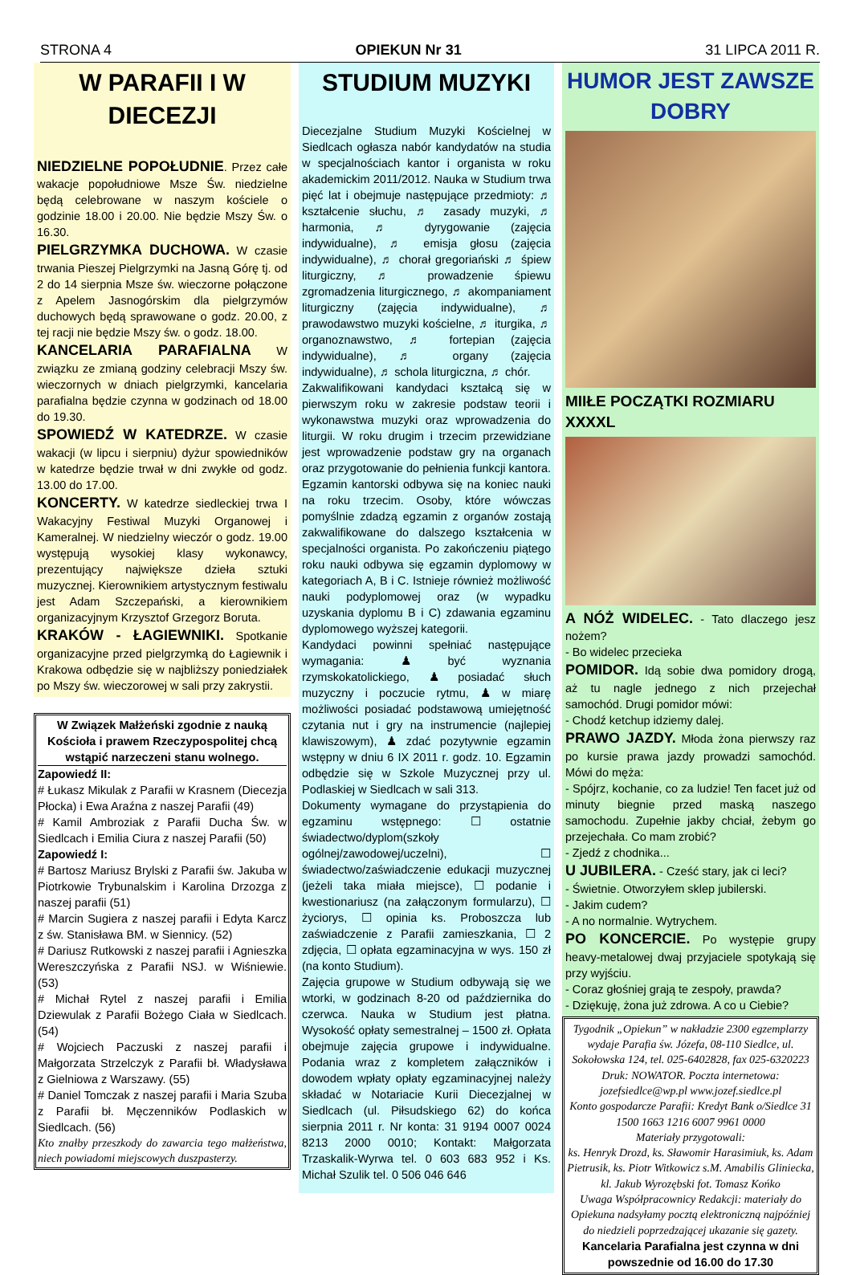STRONA 4 OPIEKUN Nr 31 31 LIPCA 2011 R.
W PARAFII I W DIECEZJI
NIEDZIELNE POPOŁUDNIE. Przez całe wakacje popołudniowe Msze Św. niedzielne będą celebrowane w naszym kościele o godzinie 18.00 i 20.00. Nie będzie Mszy Św. o 16.30.
PIELGRZYMKA DUCHOWA. W czasie trwania Pieszej Pielgrzymki na Jasną Górę tj. od 2 do 14 sierpnia Msze św. wieczorne połączone z Apelem Jasnogórskim dla pielgrzymów duchowych będą sprawowane o godz. 20.00, z tej racji nie będzie Mszy św. o godz. 18.00.
KANCELARIA PARAFIALNA W związku ze zmianą godziny celebracji Mszy św. wieczornych w dniach pielgrzymki, kancelaria parafialna będzie czynna w godzinach od 18.00 do 19.30.
SPOWIEDŹ W KATEDRZE. W czasie wakacji (w lipcu i sierpniu) dyżur spowiedników w katedrze będzie trwał w dni zwykłe od godz. 13.00 do 17.00.
KONCERTY. W katedrze siedleckiej trwa I Wakacyjny Festiwal Muzyki Organowej i Kameralnej. W niedzielny wieczór o godz. 19.00 występują wysokiej klasy wykonawcy, prezentujący największe dzieła sztuki muzycznej. Kierownikiem artystycznym festiwalu jest Adam Szczepański, a kierownikiem organizacyjnym Krzysztof Grzegorz Boruta.
KRAKÓW - ŁAGIEWNIKI. Spotkanie organizacyjne przed pielgrzymką do Łagiewnik i Krakowa odbędzie się w najbliższy poniedziałek po Mszy św. wieczorowej w sali przy zakrystii.
W Związek Małżeński zgodnie z nauką Kościoła i prawem Rzeczypospolitej chcą wstąpić narzeczeni stanu wolnego.
Zapowiedź II:
# Łukasz Mikulak z Parafii w Krasnem (Diecezja Płocka) i Ewa Araźna z naszej Parafii (49)
# Kamil Ambroziak z Parafii Ducha Św. w Siedlcach i Emilia Ciura z naszej Parafii (50)
Zapowiedź I:
# Bartosz Mariusz Brylski z Parafii św. Jakuba w Piotrkowie Trybunalskim i Karolina Drzozga z naszej parafii (51)
# Marcin Sugiera z naszej parafii i Edyta Karcz z św. Stanisława BM. w Siennicy. (52)
# Dariusz Rutkowski z naszej parafii i Agnieszka Wereszczyńska z Parafii NSJ. w Wiśniewie. (53)
# Michał Rytel z naszej parafii i Emilia Dziewulak z Parafii Bożego Ciała w Siedlcach. (54)
# Wojciech Paczuski z naszej parafii i Małgorzata Strzelczyk z Parafii bł. Władysława z Gielniowa z Warszawy. (55)
# Daniel Tomczak z naszej parafii i Maria Szuba z Parafii bł. Męczenników Podlaskich w Siedlcach. (56)
Kto znałby przeszkody do zawarcia tego małżeństwa, niech powiadomi miejscowych duszpasterzy.
STUDIUM MUZYKI
Diecezjalne Studium Muzyki Kościelnej w Siedlcach ogłasza nabór kandydatów na studia w specjalnościach kantor i organista w roku akademickim 2011/2012. Nauka w Studium trwa pięć lat i obejmuje następujące przedmioty: ♬ kształcenie słuchu, ♬ zasady muzyki, ♬ harmonia, ♬ dyrygowanie (zajęcia indywidualne), ♬ emisja głosu (zajęcia indywidualne), ♬ chorał gregoriański ♬ śpiew liturgiczny, ♬ prowadzenie śpiewu zgromadzenia liturgicznego, ♬ akompaniament liturgiczny (zajęcia indywidualne), ♬ prawodawstwo muzyki kościelne, ♬ iturgika, ♬ organoznawstwo, ♬ fortepian (zajęcia indywidualne), ♬ organy (zajęcia indywidualne), ♬ schola liturgiczna, ♬ chór.
Zakwalifikowani kandydaci kształcą się w pierwszym roku w zakresie podstaw teorii i wykonawstwa muzyki oraz wprowadzenia do liturgii. W roku drugim i trzecim przewidziane jest wprowadzenie podstaw gry na organach oraz przygotowanie do pełnienia funkcji kantora. Egzamin kantorski odbywa się na koniec nauki na roku trzecim. Osoby, które wówczas pomyślnie zdadzą egzamin z organów zostają zakwalifikowane do dalszego kształcenia w specjalności organista. Po zakończeniu piątego roku nauki odbywa się egzamin dyplomowy w kategoriach A, B i C. Istnieje również możliwość nauki podyplomowej oraz (w wypadku uzyskania dyplomu B i C) zdawania egzaminu dyplomowego wyższej kategorii.
Kandydaci powinni spełniać następujące wymagania: ♟ być wyznania rzymskokatolickiego, ♟ posiadać słuch muzyczny i poczucie rytmu, ♟ w miarę możliwości posiadać podstawową umiejętność czytania nut i gry na instrumencie (najlepiej klawiszowym), ♟ zdać pozytywnie egzamin wstępny w dniu 6 IX 2011 r. godz. 10. Egzamin odbędzie się w Szkole Muzycznej przy ul. Podlaskiej w Siedlcach w sali 313.
Dokumenty wymagane do przystąpienia do egzaminu wstępnego: ☐ ostatnie świadectwo/dyplom(szkoły ogólnej/zawodowej/uczelni), ☐ świadectwo/zaświadczenie edukacji muzycznej (jeżeli taka miała miejsce), ☐ podanie i kwestionariusz (na załączonym formularzu), ☐ życiorys, ☐ opinia ks. Proboszcza lub zaświadczenie z Parafii zamieszkania, ☐ 2 zdjęcia, ☐ opłata egzaminacyjna w wys. 150 zł (na konto Studium).
Zajęcia grupowe w Studium odbywają się we wtorki, w godzinach 8-20 od października do czerwca. Nauka w Studium jest płatna. Wysokość opłaty semestralnej – 1500 zł. Opłata obejmuje zajęcia grupowe i indywidualne. Podania wraz z kompletem załączników i dowodem wpłaty opłaty egzaminacyjnej należy składać w Notariacie Kurii Diecezjalnej w Siedlcach (ul. Piłsudskiego 62) do końca sierpnia 2011 r. Nr konta: 31 9194 0007 0024 8213 2000 0010; Kontakt: Małgorzata Trzaskalik-Wyrwa tel. 0 603 683 952 i Ks. Michał Szulik tel. 0 506 046 646
HUMOR JEST ZAWSZE DOBRY
MIIŁE POCZĄTKI ROZMIARU XXXXL
A NÓŻ WIDELEC. - Tato dlaczego jesz nożem?
- Bo widelec przecieka
POMIDOR. Idą sobie dwa pomidory drogą, aż tu nagle jednego z nich przejechał samochód. Drugi pomidor mówi:
- Chodź ketchup idziemy dalej.
PRAWO JAZDY. Młoda żona pierwszy raz po kursie prawa jazdy prowadzi samochód. Mówi do męża:
- Spójrz, kochanie, co za ludzie! Ten facet już od minuty biegnie przed maską naszego samochodu. Zupełnie jakby chciał, żebym go przejechała. Co mam zrobić?
- Zjedź z chodnika...
U JUBILERA. - Cześć stary, jak ci leci?
- Świetnie. Otworzyłem sklep jubilerski.
- Jakim cudem?
- A no normalnie. Wytrychem.
PO KONCERCIE. Po występie grupy heavy-metalowej dwaj przyjaciele spotykają się przy wyjściu.
- Coraz głośniej grają te zespoły, prawda?
- Dziękuję, żona już zdrowa. A co u Ciebie?
Tygodnik „Opiekun” w nakładzie 2300 egzemplarzy wydaje Parafia św. Józefa, 08-110 Siedlce, ul. Sokołowska 124, tel. 025-6402828, fax 025-6320223
Druk: NOWATOR. Poczta internetowa:
jozefsiedlce@wp.pl www.jozef.siedlce.pl
Konto gospodarcze Parafii: Kredyt Bank o/Siedlce 31 1500 1663 1216 6007 9961 0000
Materiały przygotowali:
ks. Henryk Drozd, ks. Sławomir Harasimiuk, ks. Adam Pietrusik, ks. Piotr Witkowicz s.M. Amabilis Gliniecka, kl. Jakub Wyrozębski fot. Tomasz Końko
Uwaga Współpracownicy Redakcji: materiały do Opiekuna nadsyłamy pocztą elektroniczną najpóźniej do niedzieli poprzedzającej ukazanie się gazety.
Kancelaria Parafialna jest czynna w dni powszednie od 16.00 do 17.30